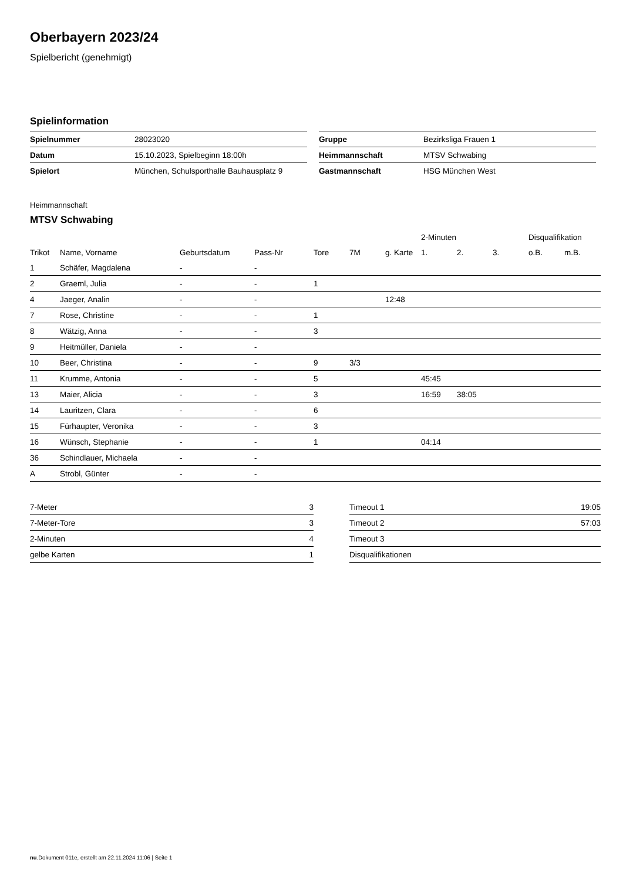Oberbayern 2023/24
Spielbericht (genehmigt)
Spielinformation
| Spielnummer | 28023020 |
| Datum | 15.10.2023, Spielbeginn 18:00h |
| Spielort | München, Schulsporthalle Bauhausplatz 9 |
| Gruppe | Bezirksliga Frauen 1 |
| Heimmannschaft | MTSV Schwabing |
| Gastmannschaft | HSG München West |
Heimmannschaft
MTSV Schwabing
| | | | | | | | 2-Minuten | | | Disqualifikation | |
| Trikot | Name, Vorname | Geburtsdatum | Pass-Nr | Tore | 7M | g. Karte | 1. | 2. | 3. | o.B. | m.B. |
| 1 | Schäfer, Magdalena | - | - | | | | | | | | |
| 2 | Graeml, Julia | - | - | 1 | | | | | | | |
| 4 | Jaeger, Analin | - | - | | | 12:48 | | | | | |
| 7 | Rose, Christine | - | - | 1 | | | | | | | |
| 8 | Wätzig, Anna | - | - | 3 | | | | | | | |
| 9 | Heitmüller, Daniela | - | - | | | | | | | | |
| 10 | Beer, Christina | - | - | 9 | 3/3 | | | | | | |
| 11 | Krumme, Antonia | - | - | 5 | | | 45:45 | | | | |
| 13 | Maier, Alicia | - | - | 3 | | | 16:59 | 38:05 | | | |
| 14 | Lauritzen, Clara | - | - | 6 | | | | | | | |
| 15 | Fürhaupter, Veronika | - | - | 3 | | | | | | | |
| 16 | Wünsch, Stephanie | - | - | 1 | | | 04:14 | | | | |
| 36 | Schindlauer, Michaela | - | - | | | | | | | | |
| A | Strobl, Günter | - | - | | | | | | | | |
| 7-Meter | 3 |
| 7-Meter-Tore | 3 |
| 2-Minuten | 4 |
| gelbe Karten | 1 |
| Timeout 1 | 19:05 |
| Timeout 2 | 57:03 |
| Timeout 3 | |
| Disqualifikationen | |
nu.Dokument 011e, erstellt am 22.11.2024 11:06 | Seite 1